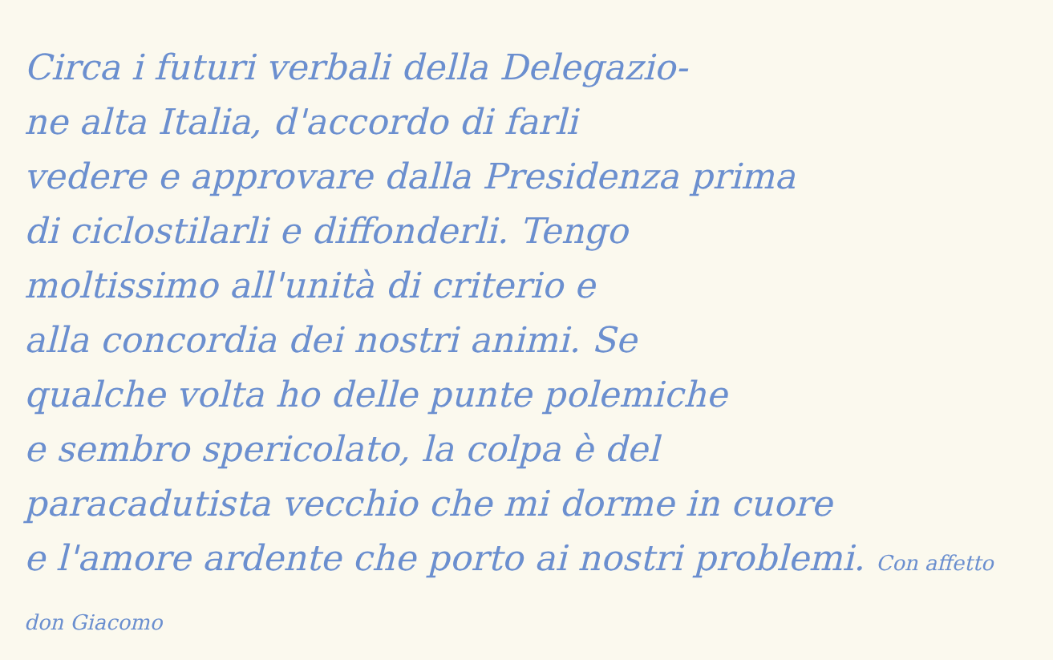Circa i futuri verbali della Delegazio-
ne alta Italia, d'accordo di farli
vedere e approvare dalla Presidenza prima
di ciclostilarli e diffonderli. Tengo
moltissimo all'unità di criterio e
alla concordia dei nostri animi. Se
qualche volta ho delle punte polemiche
e sembro spericolato, la colpa è del
paracadutista vecchio che mi dorme in cuore
e l'amore ardente che porto ai nostri problemi. Con affetto don Giacomo